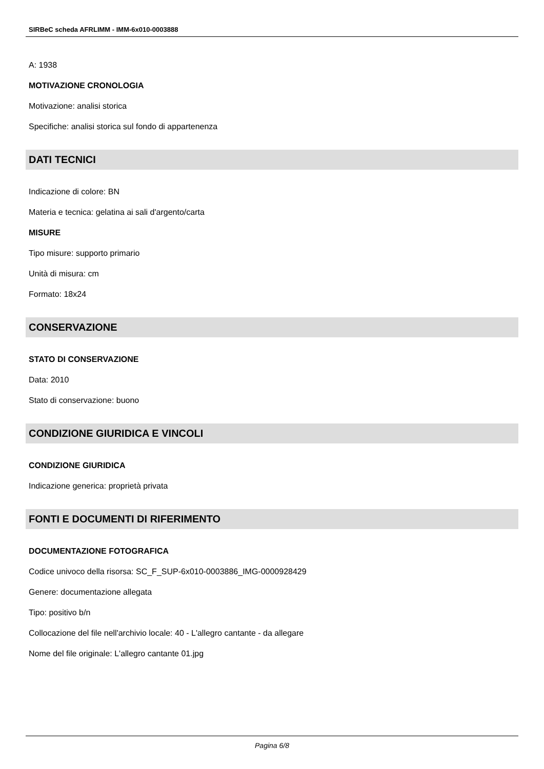SIRBeC scheda AFRLIMM - IMM-6x010-0003888
A: 1938
MOTIVAZIONE CRONOLOGIA
Motivazione: analisi storica
Specifiche: analisi storica sul fondo di appartenenza
DATI TECNICI
Indicazione di colore: BN
Materia e tecnica: gelatina ai sali d'argento/carta
MISURE
Tipo misure: supporto primario
Unità di misura: cm
Formato: 18x24
CONSERVAZIONE
STATO DI CONSERVAZIONE
Data: 2010
Stato di conservazione: buono
CONDIZIONE GIURIDICA E VINCOLI
CONDIZIONE GIURIDICA
Indicazione generica: proprietà privata
FONTI E DOCUMENTI DI RIFERIMENTO
DOCUMENTAZIONE FOTOGRAFICA
Codice univoco della risorsa: SC_F_SUP-6x010-0003886_IMG-0000928429
Genere: documentazione allegata
Tipo: positivo b/n
Collocazione del file nell'archivio locale: 40 - L'allegro cantante - da allegare
Nome del file originale: L'allegro cantante 01.jpg
Pagina 6/8